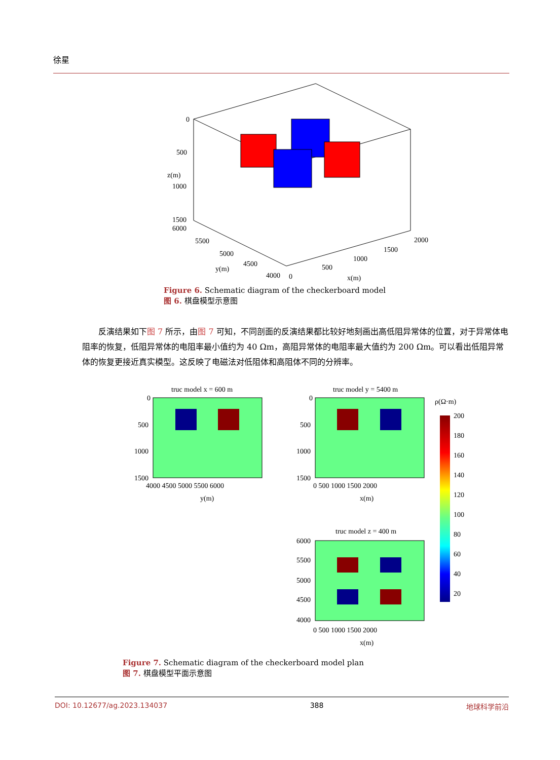徐星
0
500
1000
1500
6000
5500
5000
4500
4000
0
500
1000
1500
2000
y(m)
x(m)
z(m)
Figure 6. Schematic diagram of the checkerboard model
图 6. 棋盘模型示意图
反演结果如下图 7 所示，由图 7 可知，不同剖面的反演结果都比较好地刻画出高低阻异常体的位置，对于异常体电阻率的恢复，低阻异常体的电阻率最小值约为 40 Ωm，高阻异常体的电阻率最大值约为 200 Ωm。可以看出低阻异常体的恢复更接近真实模型。这反映了电磁法对低阻体和高阻体不同的分辨率。
truc model x = 600 m
0
500
1000
1500
4000 4500 5000 5500 6000
y(m)
truc model y = 5400 m
0
500
1000
1500
0 500 1000 1500 2000
x(m)
truc model z = 400 m
6000
5500
5000
4500
4000
0 500 1000 1500 2000
x(m)
ρ(Ω·m)
200
180
160
140
120
100
80
60
40
20
Figure 7. Schematic diagram of the checkerboard model plan
图 7. 棋盘模型平面示意图
DOI: 10.12677/ag.2023.134037 388 地球科学前沿